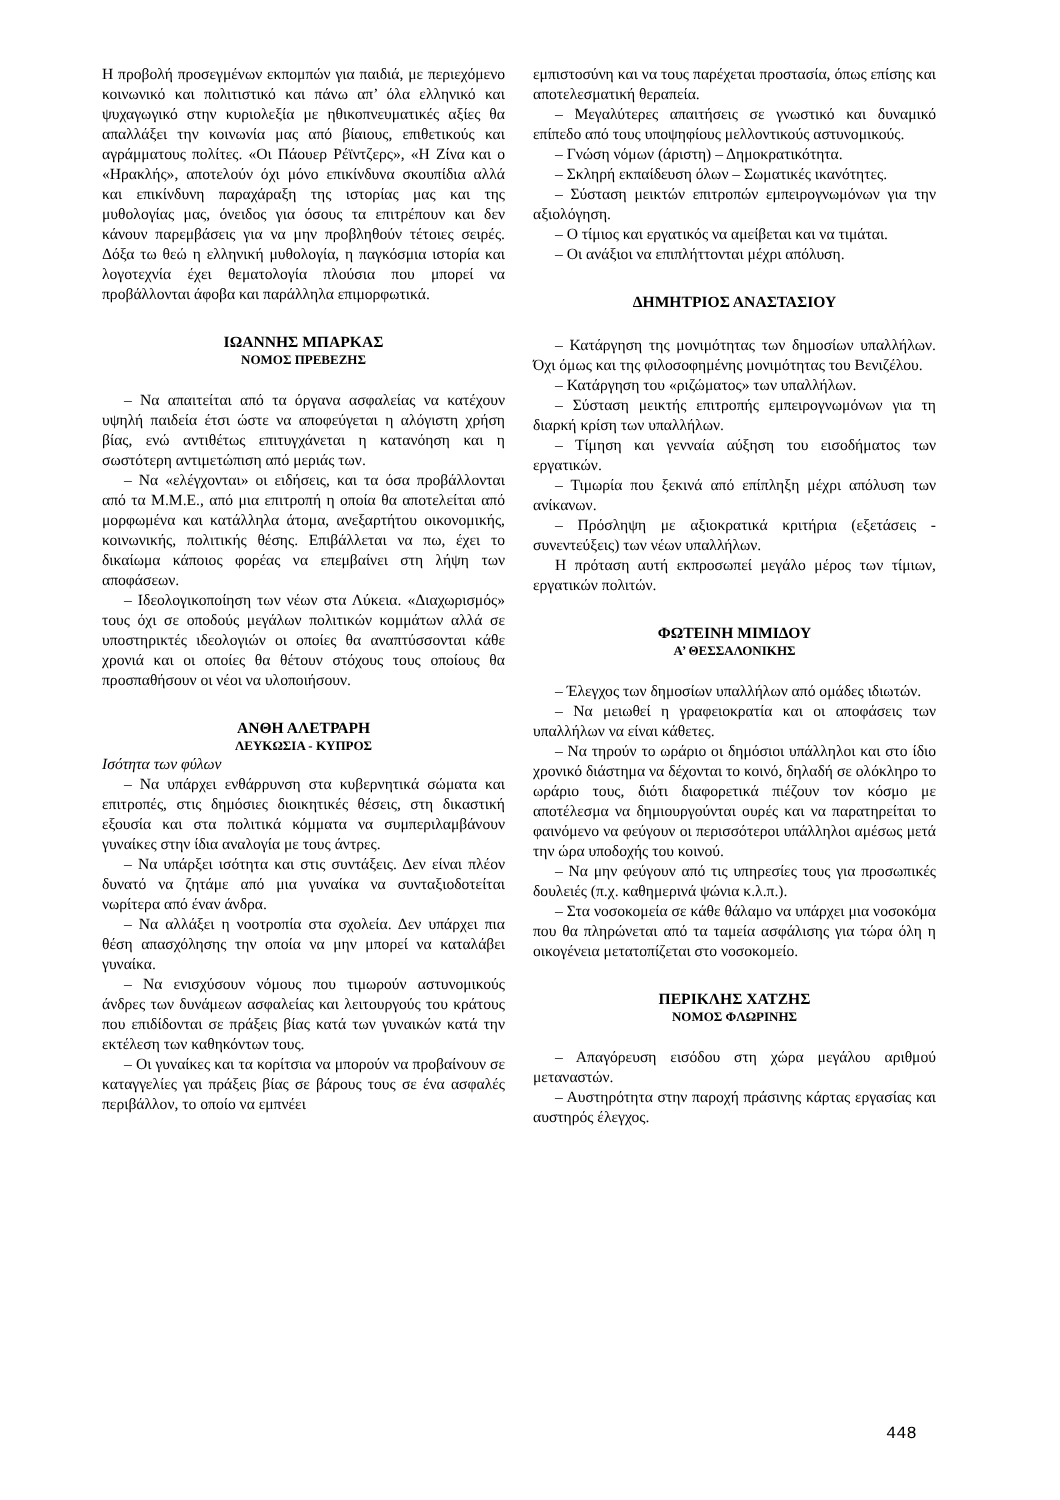Η προβολή προσεγμένων εκπομπών για παιδιά, με περιεχόμενο κοινωνικό και πολιτιστικό και πάνω απ’ όλα ελληνικό και ψυχαγωγικό στην κυριολεξία με ηθικοπνευματικές αξίες θα απαλλάξει την κοινωνία μας από βίαιους, επιθετικούς και αγράμματους πολίτες. «Οι Πάουερ Ρέϊντζερς», «Η Ζίνα και ο «Ηρακλής», αποτελούν όχι μόνο επικίνδυνα σκουπίδια αλλά και επικίνδυνη παραχάραξη της ιστορίας μας και της μυθολογίας μας, όνειδος για όσους τα επιτρέπουν και δεν κάνουν παρεμβάσεις για να μην προβληθούν τέτοιες σειρές. Δόξα τω θεώ η ελληνική μυθολογία, η παγκόσμια ιστορία και λογοτεχνία έχει θεματολογία πλούσια που μπορεί να προβάλλονται άφοβα και παράλληλα επιμορφωτικά.
ΙΩΑΝΝΗΣ ΜΠΑΡΚΑΣ
ΝΟΜΟΣ ΠΡΕΒΕΖΗΣ
– Να απαιτείται από τα όργανα ασφαλείας να κατέχουν υψηλή παιδεία έτσι ώστε να αποφεύγεται η αλόγιστη χρήση βίας, ενώ αντιθέτως επιτυγχάνεται η κατανόηση και η σωστότερη αντιμετώπιση από μεριάς των.
– Να «ελέγχονται» οι ειδήσεις, και τα όσα προβάλλονται από τα Μ.Μ.Ε., από μια επιτροπή η οποία θα αποτελείται από μορφωμένα και κατάλληλα άτομα, ανεξαρτήτου οικονομικής, κοινωνικής, πολιτικής θέσης. Επιβάλλεται να πω, έχει το δικαίωμα κάποιος φορέας να επεμβαίνει στη λήψη των αποφάσεων.
– Ιδεολογικοποίηση των νέων στα Λύκεια. «Διαχωρισμός» τους όχι σε οποδούς μεγάλων πολιτικών κομμάτων αλλά σε υποστηρικτές ιδεολογιών οι οποίες θα αναπτύσσονται κάθε χρονιά και οι οποίες θα θέτουν στόχους τους οποίους θα προσπαθήσουν οι νέοι να υλοποιήσουν.
ΑΝΘΗ ΑΛΕΤΡΑΡΗ
ΛΕΥΚΩΣΙΑ - ΚΥΠΡΟΣ
Ισότητα των φύλων
– Να υπάρχει ενθάρρυνση στα κυβερνητικά σώματα και επιτροπές, στις δημόσιες διοικητικές θέσεις, στη δικαστική εξουσία και στα πολιτικά κόμματα να συμπεριλαμβάνουν γυναίκες στην ίδια αναλογία με τους άντρες.
– Να υπάρξει ισότητα και στις συντάξεις. Δεν είναι πλέον δυνατό να ζητάμε από μια γυναίκα να συνταξιοδοτείται νωρίτερα από έναν άνδρα.
– Να αλλάξει η νοοτροπία στα σχολεία. Δεν υπάρχει πια θέση απασχόλησης την οποία να μην μπορεί να καταλάβει γυναίκα.
– Να ενισχύσουν νόμους που τιμωρούν αστυνομικούς άνδρες των δυνάμεων ασφαλείας και λειτουργούς του κράτους που επιδίδονται σε πράξεις βίας κατά των γυναικών κατά την εκτέλεση των καθηκόντων τους.
– Οι γυναίκες και τα κορίτσια να μπορούν να προβαίνουν σε καταγγελίες γαι πράξεις βίας σε βάρους τους σε ένα ασφαλές περιβάλλον, το οποίο να εμπνέει
εμπιστοσύνη και να τους παρέχεται προστασία, όπως επίσης και αποτελεσματική θεραπεία.
– Μεγαλύτερες απαιτήσεις σε γνωστικό και δυναμικό επίπεδο από τους υποψηφίους μελλοντικούς αστυνομικούς.
– Γνώση νόμων (άριστη) – Δημοκρατικότητα.
– Σκληρή εκπαίδευση όλων – Σωματικές ικανότητες.
– Σύσταση μεικτών επιτροπών εμπειρογνωμόνων για την αξιολόγηση.
– Ο τίμιος και εργατικός να αμείβεται και να τιμάται.
– Οι ανάξιοι να επιπλήττονται μέχρι απόλυση.
ΔΗΜΗΤΡΙΟΣ ΑΝΑΣΤΑΣΙΟΥ
– Κατάργηση της μονιμότητας των δημοσίων υπαλλήλων. Όχι όμως και της φιλοσοφημένης μονιμότητας του Βενιζέλου.
– Κατάργηση του «ριζώματος» των υπαλλήλων.
– Σύσταση μεικτής επιτροπής εμπειρογνωμόνων για τη διαρκή κρίση των υπαλλήλων.
– Τίμηση και γενναία αύξηση του εισοδήματος των εργατικών.
– Τιμωρία που ξεκινά από επίπληξη μέχρι απόλυση των ανίκανων.
– Πρόσληψη με αξιοκρατικά κριτήρια (εξετάσεις - συνεντεύξεις) των νέων υπαλλήλων.
Η πρόταση αυτή εκπροσωπεί μεγάλο μέρος των τίμιων, εργατικών πολιτών.
ΦΩΤΕΙΝΗ ΜΙΜΙΔΟΥ
Α’ ΘΕΣΣΑΛΟΝΙΚΗΣ
– Έλεγχος των δημοσίων υπαλλήλων από ομάδες ιδιωτών.
– Να μειωθεί η γραφειοκρατία και οι αποφάσεις των υπαλλήλων να είναι κάθετες.
– Να τηρούν το ωράριο οι δημόσιοι υπάλληλοι και στο ίδιο χρονικό διάστημα να δέχονται το κοινό, δηλαδή σε ολόκληρο το ωράριο τους, διότι διαφορετικά πιέζουν τον κόσμο με αποτέλεσμα να δημιουργούνται ουρές και να παρατηρείται το φαινόμενο να φεύγουν οι περισσότεροι υπάλληλοι αμέσως μετά την ώρα υποδοχής του κοινού.
– Να μην φεύγουν από τις υπηρεσίες τους για προσωπικές δουλειές (π.χ. καθημερινά ψώνια κ.λ.π.).
– Στα νοσοκομεία σε κάθε θάλαμο να υπάρχει μια νοσοκόμα που θα πληρώνεται από τα ταμεία ασφάλισης για τώρα όλη η οικογένεια μετατοπίζεται στο νοσοκομείο.
ΠΕΡΙΚΛΗΣ ΧΑΤΖΗΣ
ΝΟΜΟΣ ΦΛΩΡΙΝΗΣ
– Απαγόρευση εισόδου στη χώρα μεγάλου αριθμού μεταναστών.
– Αυστηρότητα στην παροχή πράσινης κάρτας εργασίας και αυστηρός έλεγχος.
448